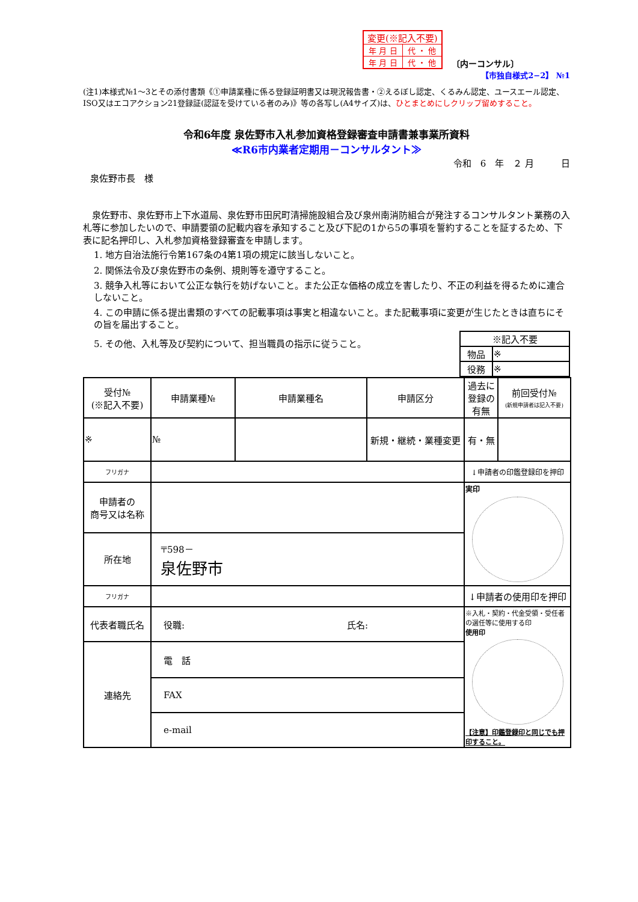| 変更(※記入不要) | |
| 年 月 日 | 代 ・ 他 |
| 年 月 日 | 代 ・ 他 |
〔内ーコンサル〕
【市独自様式2−2】 №1
(注1)本様式№1～3とその添付書類《①申請業種に係る登録証明書又は現況報告書・②えるぼし認定、くるみん認定、ユースエール認定、ISO又はエコアクション21登録証(認証を受けている者のみ)》等の各写し(A4サイズ)は、ひとまとめにしクリップ留めすること。
令和6年度 泉佐野市入札参加資格登録審査申請書兼事業所資料
≪R6市内業者定期用－コンサルタント≫
令和　6　年　２ 月　　　日
泉佐野市長　様
　泉佐野市、泉佐野市上下水道局、泉佐野市田尻町清掃施設組合及び泉州南消防組合が発注するコンサルタント業務の入札等に参加したいので、申請要領の記載内容を承知すること及び下記の1から5の事項を誓約することを証するため、下表に記名押印し、入札参加資格登録審査を申請します。
1. 地方自治法施行令第167条の4第1項の規定に該当しないこと。
2. 関係法令及び泉佐野市の条例、規則等を遵守すること。
3. 競争入札等において公正な執行を妨げないこと。また公正な価格の成立を害したり、不正の利益を得るために連合しないこと。
4. この申請に係る提出書類のすべての記載事項は事実と相違ないこと。また記載事項に変更が生じたときは直ちにその旨を届出すること。
5. その他、入札等及び契約について、担当職員の指示に従うこと。
| ※記入不要 | |
| 物品 | ※ |
| 役務 | ※ |
| 受付№ (※記入不要) | 申請業種№ | 申請業種名 | 申請区分 | 過去に登録の有無 | 前回受付№ (新規申請者は記入不要) |
| ※ | № | | 新規・継続・業種変更 | 有・無 | |
| フリガナ | | | | ↓申請者の印鑑登録印を押印 | |
| 申請者の 商号又は名称 | | | | 実印 | |
| 所在地 | 〒598－ 泉佐野市 | | | | |
| フリガナ | | | | ↓申請者の使用印を押印 | |
| 代表者職氏名 | 役職: 氏名: | | | ※入札・契約・代金受領・受任者の選任等に使用する印 使用印 【注意】印鑑登録印と同じでも押印すること。 | |
| 連絡先 | 電 話 | | | | |
| | FAX | | | | |
| | e-mail | | | | |